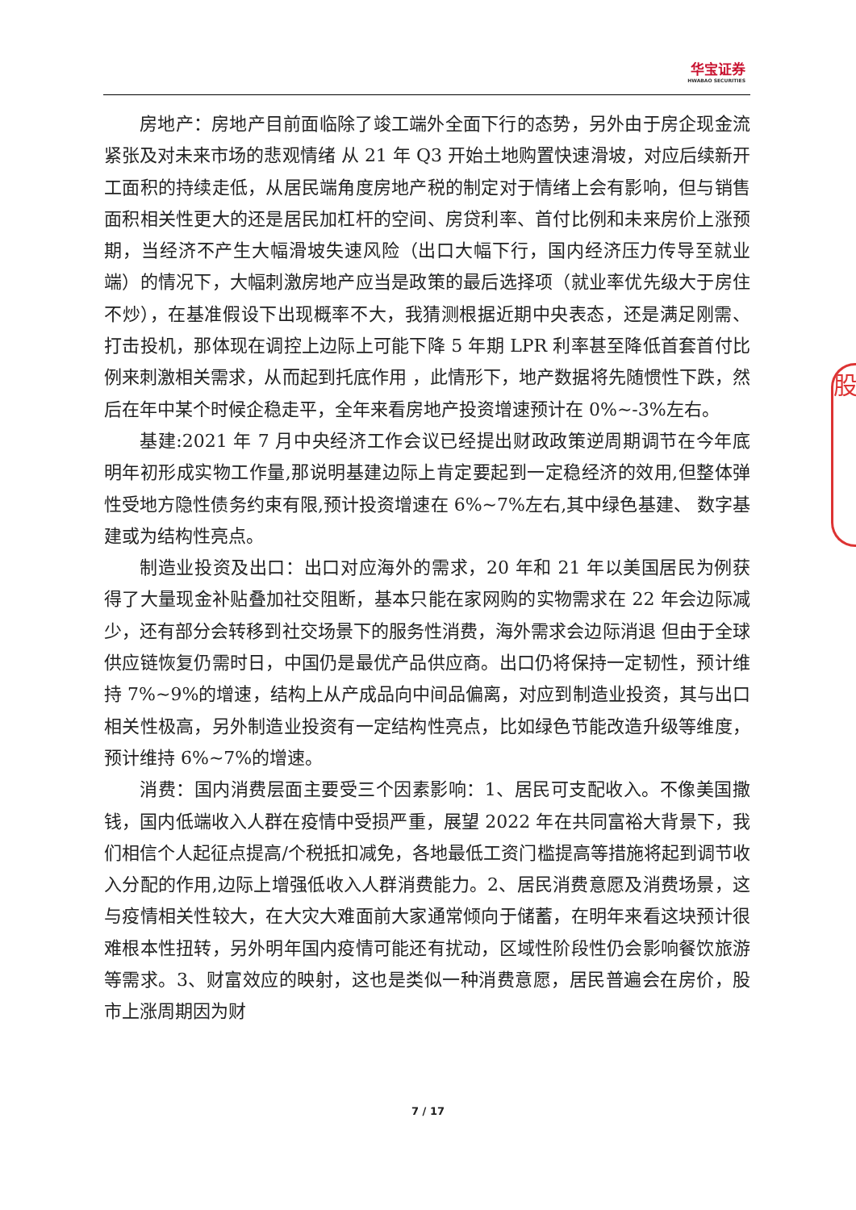华宝证券
HWABAO SECURITIES
股
房地产：房地产目前面临除了竣工端外全面下行的态势，另外由于房企现金流紧张及对未来市场的悲观情绪 从 21 年 Q3 开始土地购置快速滑坡，对应后续新开工面积的持续走低，从居民端角度房地产税的制定对于情绪上会有影响，但与销售面积相关性更大的还是居民加杠杆的空间、房贷利率、首付比例和未来房价上涨预期，当经济不产生大幅滑坡失速风险（出口大幅下行，国内经济压力传导至就业端）的情况下，大幅刺激房地产应当是政策的最后选择项（就业率优先级大于房住不炒），在基准假设下出现概率不大，我猜测根据近期中央表态，还是满足刚需、 打击投机，那体现在调控上边际上可能下降 5 年期 LPR 利率甚至降低首套首付比例来刺激相关需求，从而起到托底作用 ，此情形下，地产数据将先随惯性下跌，然后在年中某个时候企稳走平，全年来看房地产投资增速预计在 0%~-3%左右。
基建:2021 年 7 月中央经济工作会议已经提出财政政策逆周期调节在今年底明年初形成实物工作量,那说明基建边际上肯定要起到一定稳经济的效用,但整体弹性受地方隐性债务约束有限,预计投资增速在 6%~7%左右,其中绿色基建、 数字基建或为结构性亮点。
制造业投资及出口：出口对应海外的需求，20 年和 21 年以美国居民为例获得了大量现金补贴叠加社交阻断，基本只能在家网购的实物需求在 22 年会边际减少，还有部分会转移到社交场景下的服务性消费，海外需求会边际消退 但由于全球供应链恢复仍需时日，中国仍是最优产品供应商。出口仍将保持一定韧性，预计维持 7%~9%的增速，结构上从产成品向中间品偏离，对应到制造业投资，其与出口相关性极高，另外制造业投资有一定结构性亮点，比如绿色节能改造升级等维度，预计维持 6%~7%的增速。
消费：国内消费层面主要受三个因素影响：1、居民可支配收入。不像美国撒钱，国内低端收入人群在疫情中受损严重，展望 2022 年在共同富裕大背景下，我们相信个人起征点提高/个税抵扣减免，各地最低工资门槛提高等措施将起到调节收入分配的作用,边际上增强低收入人群消费能力。2、居民消费意愿及消费场景，这与疫情相关性较大，在大灾大难面前大家通常倾向于储蓄，在明年来看这块预计很难根本性扭转，另外明年国内疫情可能还有扰动，区域性阶段性仍会影响餐饮旅游等需求。3、财富效应的映射，这也是类似一种消费意愿，居民普遍会在房价，股市上涨周期因为财
7 / 17